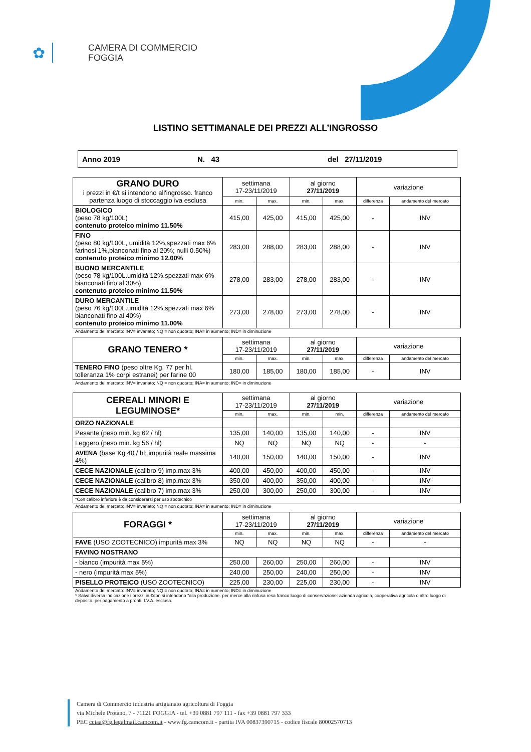✿
CAMERA DI COMMERCIO
FOGGIA
LISTINO SETTIMANALE DEI PREZZI ALL’INGROSSO
Anno 2019 N. 43 del 27/11/2019
| GRANO DURO i prezzi in €/t si intendono all'ingrosso. franco partenza luogo di stoccaggio iva esclusa | settimana 17-23/11/2019 | | al giorno 27/11/2019 | | variazione | |
| | min. | max. | min. | max. | differenza | andamento del mercato |
| BIOLOGICO (peso 78 kg/100L) contenuto proteico minimo 11.50% | 415,00 | 425,00 | 415,00 | 425,00 | - | INV |
| FINO (peso 80 kg/100L, umidità 12%,spezzati max 6% farinosi 1%,bianconati fino al 20%; nulli 0.50%) contenuto proteico minimo 12.00% | 283,00 | 288,00 | 283,00 | 288,00 | - | INV |
| BUONO MERCANTILE (peso 78 kg/100L.umidità 12%.spezzati max 6% bianconati fino al 30%) contenuto proteico minimo 11.50% | 278,00 | 283,00 | 278,00 | 283,00 | - | INV |
| DURO MERCANTILE (peso 76 kg/100L.umidità 12%.spezzati max 6% bianconati fino al 40%) contenuto proteico minimo 11.00% | 273,00 | 278,00 | 273,00 | 278,00 | - | INV |
Andamento del mercato: INV= invariato; NQ = non quotato; INA= in aumento; IND= in diminuzione
| GRANO TENERO * | settimana 17-23/11/2019 | | al giorno 27/11/2019 | | variazione | |
| | min. | max. | min. | max. | differenza | andamento del mercato |
| TENERO FINO (peso oltre Kg. 77 per hl. tolleranza 1% corpi estranei) per farine 00 | 180,00 | 185,00 | 180,00 | 185,00 | - | INV |
Andamento del mercato: INV= invariato; NQ = non quotato; INA= in aumento; IND= in diminuzione
| CEREALI MINORI E LEGUMINOSE* | settimana 17-23/11/2019 | | al giorno 27/11/2019 | | variazione | |
| | min. | max. | min. | min. | differenza | andamento del mercato |
| ORZO NAZIONALE | | | | | | |
| Pesante (peso min. kg 62 / hl) | 135,00 | 140,00 | 135,00 | 140,00 | - | INV |
| Leggero (peso min. kg 56 / hl) | NQ | NQ | NQ | NQ | - | - |
| AVENA (base Kg 40 / hl; impurità reale massima 4%) | 140,00 | 150,00 | 140,00 | 150,00 | - | INV |
| CECE NAZIONALE (calibro 9) imp.max 3% | 400,00 | 450,00 | 400,00 | 450,00 | - | INV |
| CECE NAZIONALE (calibro 8) imp.max 3% | 350,00 | 400,00 | 350,00 | 400,00 | - | INV |
| CECE NAZIONALE (calibro 7) imp.max 3% | 250,00 | 300,00 | 250,00 | 300,00 | - | INV |
| *Con calibro inferiore è da considerarsi per uso zootecnico | | | | | | |
Andamento del mercato: INV= invariato; NQ = non quotato; INA= in aumento; IND= in diminuzione
| FORAGGI * | settimana 17-23/11/2019 | | al giorno 27/11/2019 | | variazione | |
| | min. | max. | min. | max. | differenza | andamento del mercato |
| FAVE (USO ZOOTECNICO) impurità max 3% | NQ | NQ | NQ | NQ | - | - |
| FAVINO NOSTRANO | | | | | | |
| - bianco (impurità max 5%) | 250,00 | 260,00 | 250,00 | 260,00 | - | INV |
| - nero (impurità max 5%) | 240,00 | 250,00 | 240,00 | 250,00 | - | INV |
| PISELLO PROTEICO (USO ZOOTECNICO) | 225,00 | 230,00 | 225,00 | 230,00 | - | INV |
Andamento del mercato: INV= invariato; NQ = non quotato; INA= in aumento; IND= in diminuzione
* Salva diversa indicazione i prezzi in €/ton si intendono "alla produzione. per merce alla rinfusa resa franco luogo di conservazione: azienda agricola, cooperativa agricola o altro luogo di deposito. per pagamento a pronti. I.V.A. esclusa.
Camera di Commercio industria artigianato agricoltura di Foggia
via Michele Protano, 7 - 71121 FOGGIA - tel. +39 0881 797 111 - fax +39 0881 797 333
PEC cciaa@fg.legalmail.camcom.it - www.fg.camcom.it - partita IVA 00837390715 - codice fiscale 80002570713